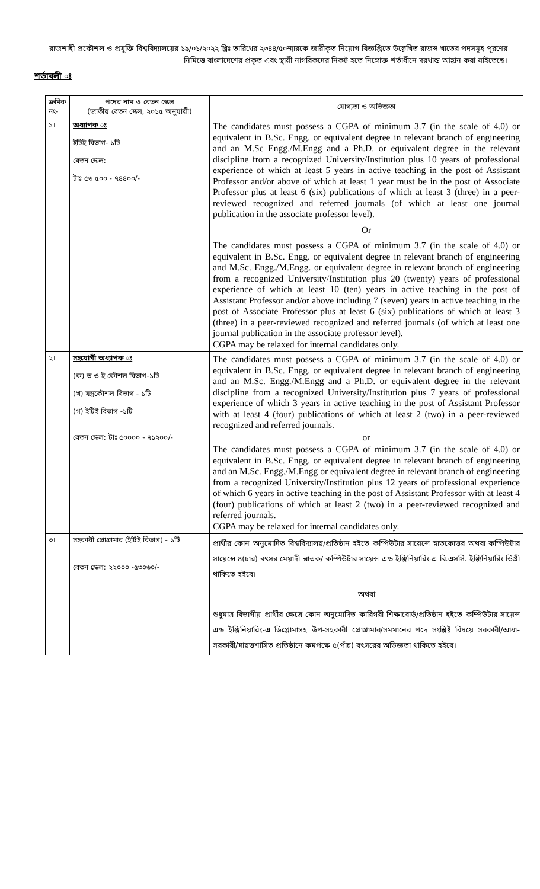রাজশাহী প্রকৌশল ও প্রযুক্তি বিশ্ববিদ্যালয়ের ১৯/০১/২০২২ খ্রিঃ তারিখের ২৩৪৪/৫০স্মারকে জারীকৃত নিয়োগ বিজ্ঞপ্তিতে উল্লেখিত রাজস্ব খাতের পদসমূহ পূরণের নিমিত্তে বাংলাদেশের প্রকৃত এবং স্থায়ী নাগরিকদের নিকট হতে নিম্নোক্ত শর্তাধীনে দরখাস্ত আহ্বান করা যাইতেছে।
শর্তাবলী ঃ
| ক্রমিক নং- | পদের নাম ও বেতন স্কেল (জাতীয় বেতন স্কেল, ২০১৫ অনুযায়ী) | যোগ্যতা ও অভিজ্ঞতা |
| --- | --- | --- |
| ১। | অধ্যাপক ঃ ইটিই বিভাগ- ১টি বেতন স্কেল: টাঃ ৫৬ ৫০০ - ৭৪৪০০/- | The candidates must possess a CGPA of minimum 3.7 (in the scale of 4.0) or equivalent in B.Sc. Engg. or equivalent degree in relevant branch of engineering and an M.Sc Engg./M.Engg and a Ph.D. or equivalent degree in the relevant discipline from a recognized University/Institution plus 10 years of professional experience of which at least 5 years in active teaching in the post of Assistant Professor and/or above of which at least 1 year must be in the post of Associate Professor plus at least 6 (six) publications of which at least 3 (three) in a peer-reviewed recognized and referred journals (of which at least one journal publication in the associate professor level). Or The candidates must possess a CGPA of minimum 3.7 (in the scale of 4.0) or equivalent in B.Sc. Engg. or equivalent degree in relevant branch of engineering and M.Sc. Engg./M.Engg. or equivalent degree in relevant branch of engineering from a recognized University/Institution plus 20 (twenty) years of professional experience of which at least 10 (ten) years in active teaching in the post of Assistant Professor and/or above including 7 (seven) years in active teaching in the post of Associate Professor plus at least 6 (six) publications of which at least 3 (three) in a peer-reviewed recognized and referred journals (of which at least one journal publication in the associate professor level). CGPA may be relaxed for internal candidates only. |
| ২। | সহযোগী অধ্যাপক ঃ (ক) ত ও ই কৌশল বিভাগ-১টি (খ) যন্ত্রকৌশল বিভাগ - ১টি (গ) ইটিই বিভাগ -১টি বেতন স্কেল: টাঃ ৫০০০০ - ৭১২০০/- | The candidates must possess a CGPA of minimum 3.7 (in the scale of 4.0) or equivalent in B.Sc. Engg. or equivalent degree in relevant branch of engineering and an M.Sc. Engg./M.Engg and a Ph.D. or equivalent degree in the relevant discipline from a recognized University/Institution plus 7 years of professional experience of which 3 years in active teaching in the post of Assistant Professor with at least 4 (four) publications of which at least 2 (two) in a peer-reviewed recognized and referred journals. or The candidates must possess a CGPA of minimum 3.7 (in the scale of 4.0) or equivalent in B.Sc. Engg. or equivalent degree in relevant branch of engineering and an M.Sc. Engg./M.Engg or equivalent degree in relevant branch of engineering from a recognized University/Institution plus 12 years of professional experience of which 6 years in active teaching in the post of Assistant Professor with at least 4 (four) publications of which at least 2 (two) in a peer-reviewed recognized and referred journals. CGPA may be relaxed for internal candidates only. |
| ৩। | সহকারী প্রোগ্রামার (ইটিই বিভাগ) - ১টি বেতন স্কেল: ২২০০০ -৫৩০৬০/- | প্রার্থীর কোন অনুমোদিত বিশ্ববিদ্যালয়/প্রতিষ্ঠান হইতে কম্পিউটার সায়েন্সে স্নাতকোত্তর অথবা কম্পিউটার সায়েন্সে ৪(চার) বৎসর মেয়াদী স্নাতক/ কম্পিউটার সায়েন্স এন্ড ইঞ্জিনিয়ারিং-এ বি.এসসি. ইঞ্জিনিয়ারিং ডিগ্রী থাকিতে হইবে। অথবা শুধুমাত্র বিভাগীয় প্রার্থীর ক্ষেত্রে কোন অনুমোদিত কারিগরী শিক্ষাবোর্ড/প্রতিষ্ঠান হইতে কম্পিউটার সায়েন্স এন্ড ইঞ্জিনিয়ারিং-এ ডিপ্লোমাসহ উপ-সহকারী প্রোগ্রামার/সমমানের পদে সংশ্লিষ্ট বিষয়ে সরকারী/আধা-সরকারী/স্বায়ত্তশাসিত প্রতিষ্ঠানে কমপক্ষে ৫(পাঁচ) বৎসরের অভিজ্ঞতা থাকিতে হইবে। |